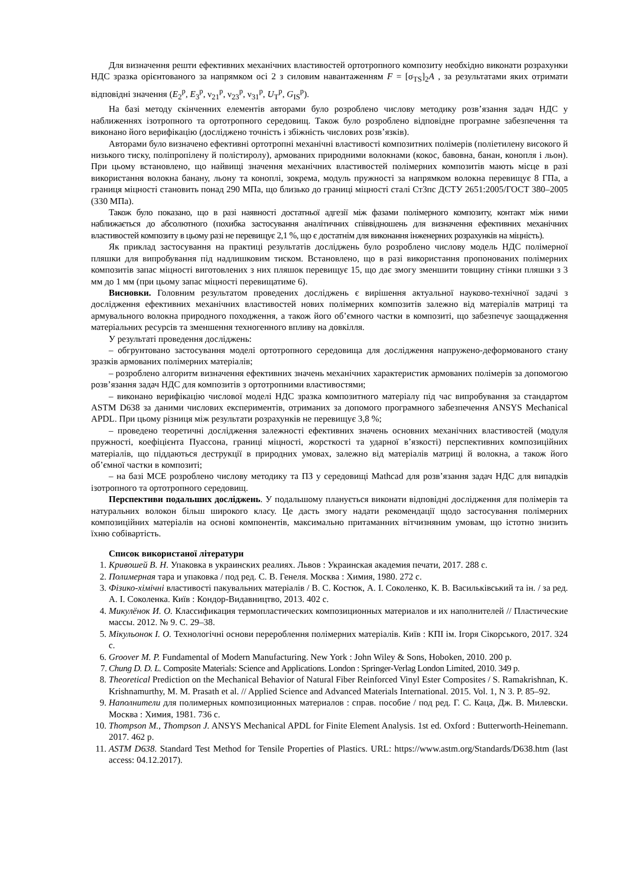Для визначення решти ефективних механічних властивостей ортотропного композиту необхідно виконати розрахунки НДС зразка орієнтованого за напрямком осі 2 з силовим навантаженням F = [σ<sub>TS</sub>]<sub>2</sub>A , за результатами яких отримати відповідні значення (E<sub>2</sub><sup>p</sup>, E<sub>3</sub><sup>p</sup>, ν<sub>21</sub><sup>p</sup>, ν<sub>23</sub><sup>p</sup>, ν<sub>31</sub><sup>p</sup>, U<sub>T</sub><sup>p</sup>, G<sub>IS</sub><sup>p</sup>).
На базі методу скінченних елементів авторами було розроблено числову методику розв’язання задач НДС у наближеннях ізотропного та ортотропного середовищ. Також було розроблено відповідне програмне забезпечення та виконано його верифікацію (досліджено точність і збіжність числових розв’язків).
Авторами було визначено ефективні ортотропні механічні властивості композитних полімерів (поліетилену високого й низького тиску, поліпропілену й полістиролу), армованих природними волокнами (кокос, бавовна, банан, конопля і льон). При цьому встановлено, що найвищі значення механічних властивостей полімерних композитів мають місце в разі використання волокна банану, льону та коноплі, зокрема, модуль пружності за напрямком волокна перевищує 8 ГПа, а границя міцності становить понад 290 МПа, що близько до границі міцності сталі Ст3пс ДСТУ 2651:2005/ГОСТ 380–2005 (330 МПа).
Також було показано, що в разі наявності достатньої адгезії між фазами полімерного композиту, контакт між ними наближається до абсолютного (похибка застосування аналітичних співвідношень для визначення ефективних механічних властивостей композиту в цьому разі не перевищує 2,1 %, що є достатнім для виконання інженерних розрахунків на міцність).
Як приклад застосування на практиці результатів досліджень було розроблено числову модель НДС полімерної пляшки для випробування під надлишковим тиском. Встановлено, що в разі використання пропонованих полімерних композитів запас міцності виготовлених з них пляшок перевищує 15, що дає змогу зменшити товщину стінки пляшки з 3 мм до 1 мм (при цьому запас міцності перевищатиме 6).
Висновки. Головним результатом проведених досліджень є вирішення актуальної науково-технічної задачі з дослідження ефективних механічних властивостей нових полімерних композитів залежно від матеріалів матриці та армувального волокна природного походження, а також його об’ємного частки в композиті, що забезпечує заощадження матеріальних ресурсів та зменшення техногенного впливу на довкілля.
У результаті проведення досліджень:
– обгрунтовано застосування моделі ортотропного середовища для дослідження напружено-деформованого стану зразків армованих полімерних матеріалів;
– розроблено алгоритм визначення ефективних значень механічних характеристик армованих полімерів за допомогою розв’язання задач НДС для композитів з ортотропними властивостями;
– виконано верифікацію числової моделі НДС зразка композитного матеріалу під час випробування за стандартом ASTM D638 за даними числових експериментів, отриманих за допомого програмного забезпечення ANSYS Mechanical APDL. При цьому різниця між результати розрахунків не перевищує 3,8 %;
– проведено теоретичні дослідження залежності ефективних значень основних механічних властивостей (модуля пружності, коефіцієнта Пуассона, границі міцності, жорсткості та ударної в’язкості) перспективних композиційних матеріалів, що піддаються деструкції в природних умовах, залежно від матеріалів матриці й волокна, а також його об’ємної частки в композиті;
– на базі МСЕ розроблено числову методику та ПЗ у середовищі Mathcad для розв’язання задач НДС для випадків ізотропного та ортотропного середовищ.
Перспективи подальших досліджень. У подальшому планується виконати відповідні дослідження для полімерів та натуральних волокон більш широкого класу. Це дасть змогу надати рекомендації щодо застосування полімерних композиційних матеріалів на основі компонентів, максимально притаманних вітчизняним умовам, що істотно знизить їхню собівартість.
Список використаної літератури
1. Кривошей В. Н. Упаковка в украинских реалиях. Львов : Украинская академия печати, 2017. 288 с.
2. Полимерная тара и упаковка / под ред. С. В. Генеля. Москва : Химия, 1980. 272 с.
3. Фізико-хімічні властивості пакувальних матеріалів / В. С. Костюк, А. І. Соколенко, К. В. Васильківський та ін. / за ред. А. І. Соколенка. Київ : Кондор-Видавництво, 2013. 402 с.
4. Микулёнок И. О. Классификация термопластических композиционных материалов и их наполнителей // Пластические массы. 2012. № 9. С. 29–38.
5. Мікульонок І. О. Технологічні основи перероблення полімерних матеріалів. Київ : КПІ ім. Ігоря Сікорського, 2017. 324 с.
6. Groover M. P. Fundamental of Modern Manufacturing. New York : John Wiley & Sons, Hoboken, 2010. 200 p.
7. Chung D. D. L. Composite Materials: Science and Applications. London : Springer-Verlag London Limited, 2010. 349 p.
8. Theoretical Prediction on the Mechanical Behavior of Natural Fiber Reinforced Vinyl Ester Composites / S. Ramakrishnan, K. Krishnamurthy, M. M. Prasath et al. // Applied Science and Advanced Materials International. 2015. Vol. 1, N 3. P. 85–92.
9. Наполнители для полимерных композиционных материалов : справ. пособие / под ред. Г. С. Каца, Дж. В. Милевски. Москва : Химия, 1981. 736 с.
10. Thompson M., Thompson J. ANSYS Mechanical APDL for Finite Element Analysis. 1st ed. Oxford : Butterworth-Heinemann. 2017. 462 p.
11. ASTM D638. Standard Test Method for Tensile Properties of Plastics. URL: https://www.astm.org/Standards/D638.htm (last access: 04.12.2017).